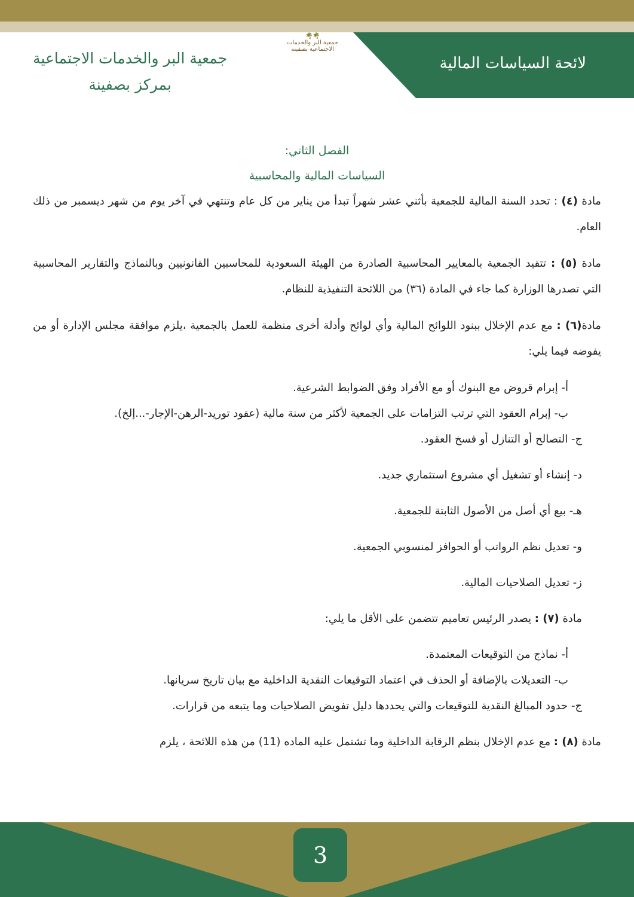🌴🌴
جمعية البر والخدمات الاجتماعية بصفينه
لائحة السياسات المالية
جمعية البر والخدمات الاجتماعية
بمركز بصفينة
الفصل الثاني:
السياسات المالية والمحاسبية
مادة (٤) : تحدد السنة المالية للجمعية بأثني عشر شهراً تبدأ من يناير من كل عام وتنتهي في آخر يوم من شهر ديسمبر من ذلك العام.
مادة (٥) : تتقيد الجمعية بالمعايير المحاسبية الصادرة من الهيئة السعودية للمحاسبين القانونيين وبالنماذج والتقارير المحاسبية التي تصدرها الوزارة كما جاء في المادة (٣٦) من اللائحة التنفيذية للنظام.
مادة(٦) : مع عدم الإخلال ببنود اللوائح المالية وأي لوائح وأدلة أخرى منظمة للعمل بالجمعية ،يلزم موافقة مجلس الإدارة أو من يفوضه فيما يلي:
أ- إبرام قروض مع البنوك أو مع الأفراد وفق الضوابط الشرعية.
ب- إبرام العقود التي ترتب التزامات على الجمعية لأكثر من سنة مالية (عقود توريد-الرهن-الإجار-...إلخ).
ج- التصالح أو التنازل أو فسخ العقود.
د- إنشاء أو تشغيل أي مشروع استثماري جديد.
هـ- بيع أي أصل من الأصول الثابتة للجمعية.
و- تعديل نظم الرواتب أو الحوافز لمنسوبي الجمعية.
ز- تعديل الصلاحيات المالية.
مادة (٧) : يصدر الرئيس تعاميم تتضمن على الأقل ما يلي:
أ- نماذج من التوقيعات المعتمدة.
ب- التعديلات بالإضافة أو الحذف في اعتماد التوقيعات النقدية الداخلية مع بيان تاريخ سريانها.
ج- حدود المبالغ النقدية للتوقيعات والتي يحددها دليل تفويض الصلاحيات وما يتبعه من قرارات.
مادة (٨) : مع عدم الإخلال بنظم الرقابة الداخلية وما تشتمل عليه الماده (11) من هذه اللائحة ، يلزم
3